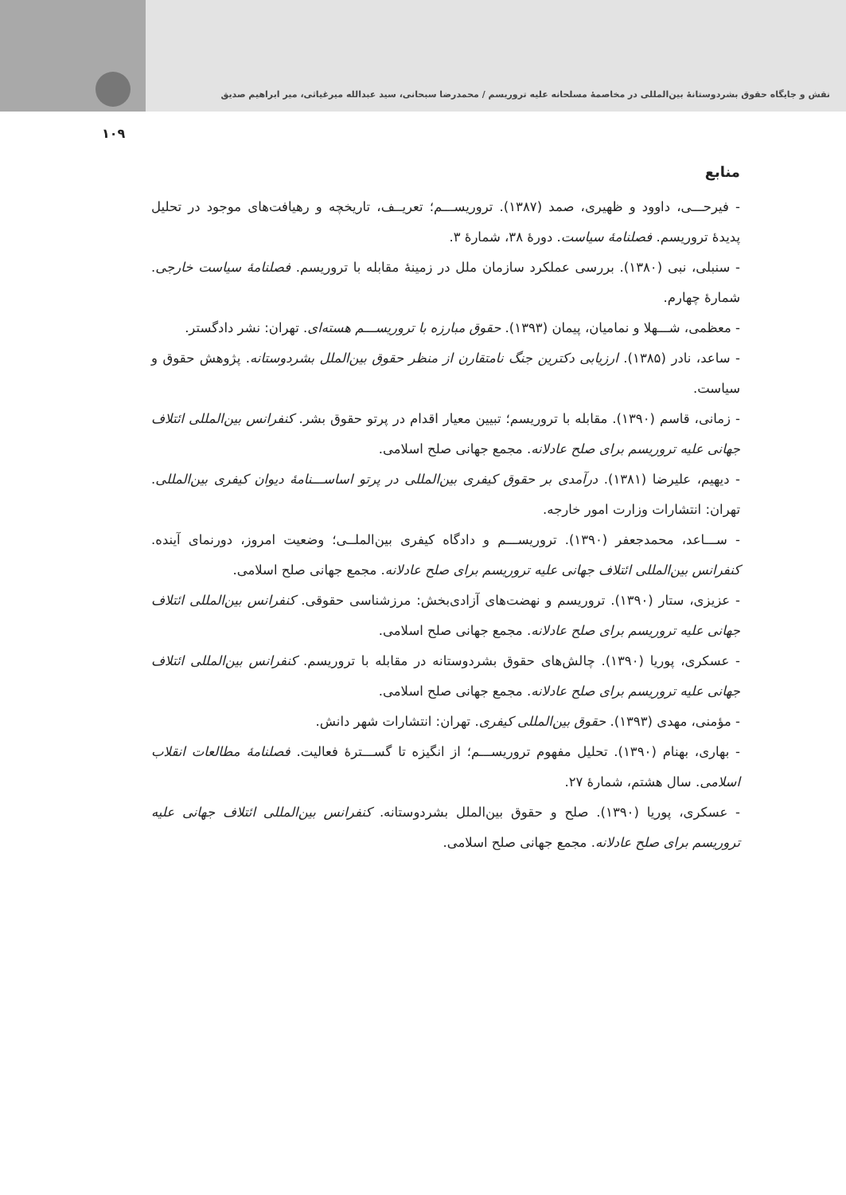نقش و جایگاه حقوق بشردوستانهٔ بین‌المللی در مخاصمهٔ مسلحانه علیه تروریسم / محمدرضا سبحانی، سید عبدالله میرغیاثی، میر ابراهیم صدیق
۱۰۹
منابع
- فیرحـــی، داوود و ظهیری، صمد (۱۳۸۷). تروریســـم؛ تعریــف، تاریخچه و رهیافت‌های موجود در تحلیل پدیدهٔ تروریسم. فصلنامهٔ سیاست. دورهٔ ۳۸، شمارهٔ ۳.
- سنبلی، نبی (۱۳۸۰). بررسی عملکرد سازمان ملل در زمینهٔ مقابله با تروریسم. فصلنامهٔ سیاست خارجی. شمارهٔ چهارم.
- معظمی، شـــهلا و نمامیان، پیمان (۱۳۹۳). حقوق مبارزه با تروریســـم هسته‌ای. تهران: نشر دادگستر.
- ساعد، نادر (۱۳۸۵). ارزیابی دکترین جنگ نامتقارن از منظر حقوق بین‌الملل بشردوستانه. پژوهش حقوق و سیاست.
- زمانی، قاسم (۱۳۹۰). مقابله با تروریسم؛ تبیین معیار اقدام در پرتو حقوق بشر. کنفرانس بین‌المللی ائتلاف جهانی علیه تروریسم برای صلح عادلانه. مجمع جهانی صلح اسلامی.
- دیهیم، علیرضا (۱۳۸۱). درآمدی بر حقوق کیفری بین‌المللی در پرتو اساســـنامهٔ دیوان کیفری بین‌المللی. تهران: انتشارات وزارت امور خارجه.
- ســـاعد، محمدجعفر (۱۳۹۰). تروریســـم و دادگاه کیفری بین‌الملــی؛ وضعیت امروز، دورنمای آینده. کنفرانس بین‌المللی ائتلاف جهانی علیه تروریسم برای صلح عادلانه. مجمع جهانی صلح اسلامی.
- عزیزی، ستار (۱۳۹۰). تروریسم و نهضت‌های آزادی‌بخش: مرزشناسی حقوقی. کنفرانس بین‌المللی ائتلاف جهانی علیه تروریسم برای صلح عادلانه. مجمع جهانی صلح اسلامی.
- عسکری، پوریا (۱۳۹۰). چالش‌های حقوق بشردوستانه در مقابله با تروریسم. کنفرانس بین‌المللی ائتلاف جهانی علیه تروریسم برای صلح عادلانه. مجمع جهانی صلح اسلامی.
- مؤمنی، مهدی (۱۳۹۳). حقوق بین‌المللی کیفری. تهران: انتشارات شهر دانش.
- بهاری، بهنام (۱۳۹۰). تحلیل مفهوم تروریســـم؛ از انگیزه تا گســـترهٔ فعالیت. فصلنامهٔ مطالعات انقلاب اسلامی. سال هشتم، شمارهٔ ۲۷.
- عسکری، پوریا (۱۳۹۰). صلح و حقوق بین‌الملل بشردوستانه. کنفرانس بین‌المللی ائتلاف جهانی علیه تروریسم برای صلح عادلانه. مجمع جهانی صلح اسلامی.